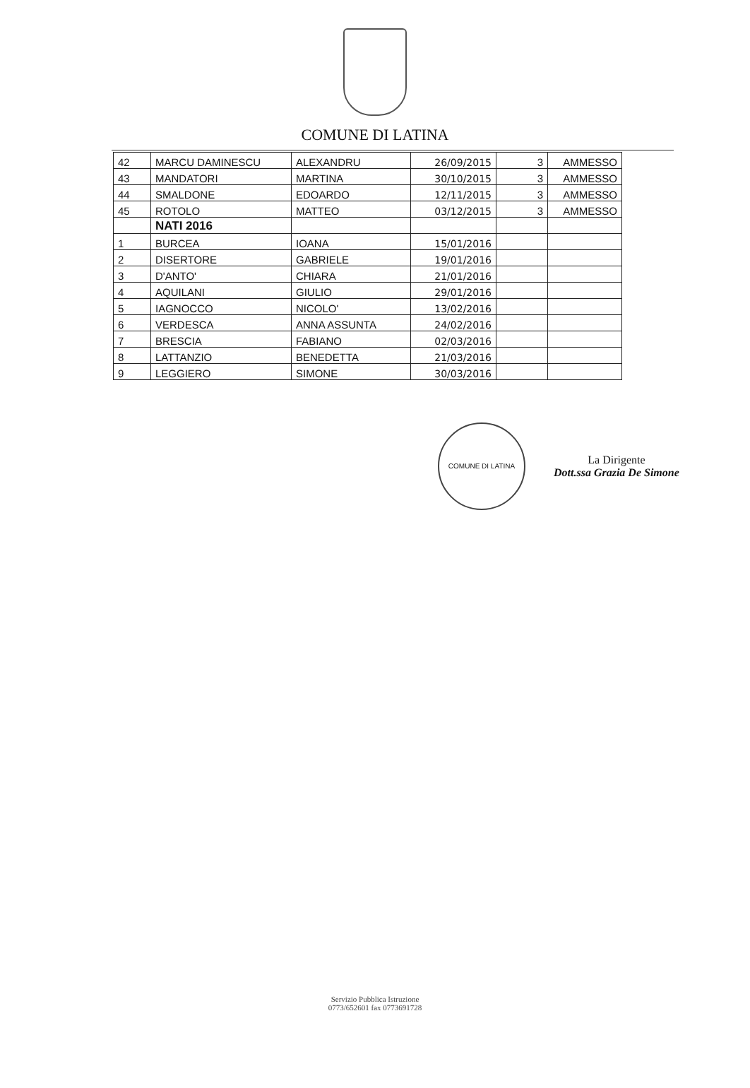COMUNE DI LATINA
| 42 | MARCU DAMINESCU | ALEXANDRU | 26/09/2015 | 3 | AMMESSO |
| 43 | MANDATORI | MARTINA | 30/10/2015 | 3 | AMMESSO |
| 44 | SMALDONE | EDOARDO | 12/11/2015 | 3 | AMMESSO |
| 45 | ROTOLO | MATTEO | 03/12/2015 | 3 | AMMESSO |
| | NATI 2016 | | | | |
| 1 | BURCEA | IOANA | 15/01/2016 | | |
| 2 | DISERTORE | GABRIELE | 19/01/2016 | | |
| 3 | D'ANTO' | CHIARA | 21/01/2016 | | |
| 4 | AQUILANI | GIULIO | 29/01/2016 | | |
| 5 | IAGNOCCO | NICOLO' | 13/02/2016 | | |
| 6 | VERDESCA | ANNA ASSUNTA | 24/02/2016 | | |
| 7 | BRESCIA | FABIANO | 02/03/2016 | | |
| 8 | LATTANZIO | BENEDETTA | 21/03/2016 | | |
| 9 | LEGGIERO | SIMONE | 30/03/2016 | | |
COMUNE DI LATINA
La Dirigente
Dott.ssa Grazia De Simone
Servizio Pubblica Istruzione
0773/652601 fax 0773691728